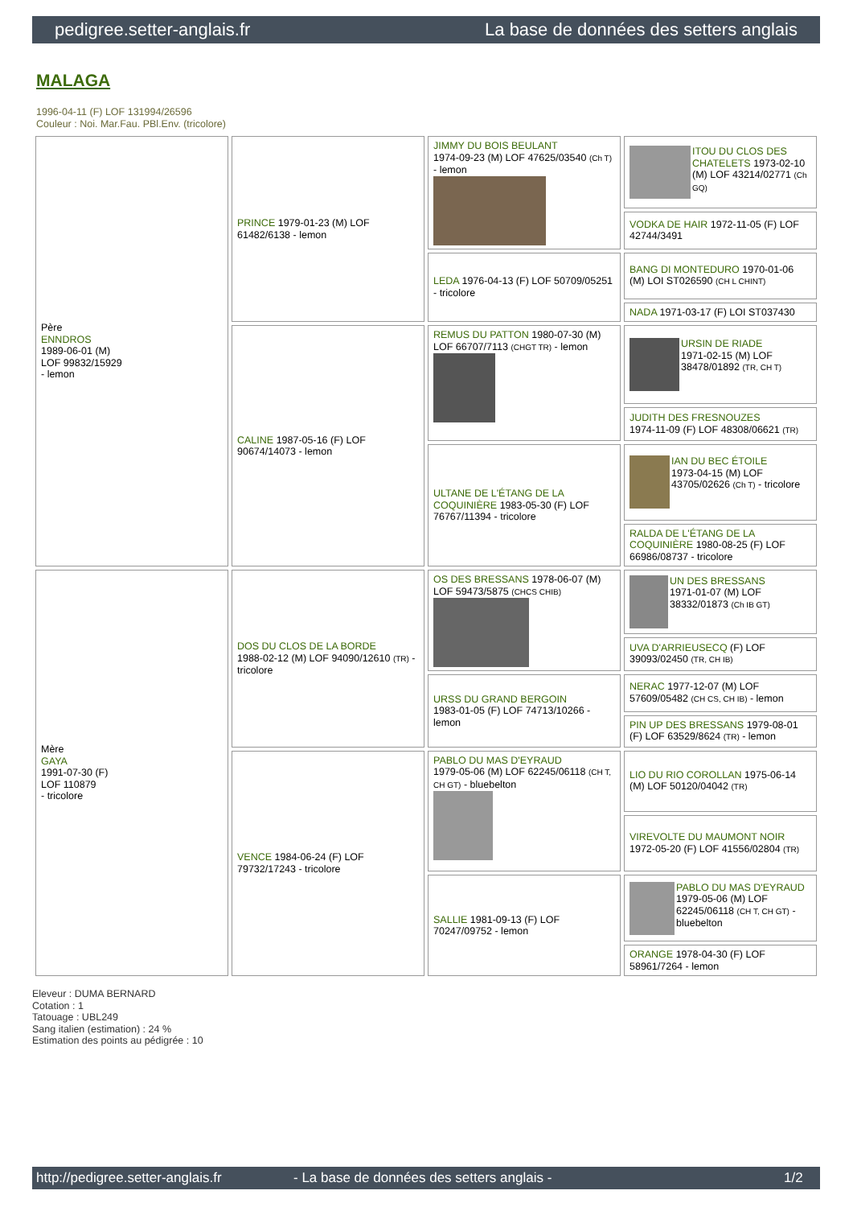pedigree.setter-anglais.fr La base de données des setters anglais
MALAGA
1996-04-11 (F) LOF 131994/26596
Couleur : Noi. Mar.Fau. PBl.Env. (tricolore)
| Père ENNDROS 1989-06-01 (M) LOF 99832/15929 - lemon | PRINCE 1979-01-23 (M) LOF 61482/6138 - lemon | JIMMY DU BOIS BEULANT 1974-09-23 (M) LOF 47625/03540 (Ch T) - lemon | ITOU DU CLOS DES CHATELETS 1973-02-10 (M) LOF 43214/02771 (Ch GQ) |
| | | | VODKA DE HAIR 1972-11-05 (F) LOF 42744/3491 |
| | | LEDA 1976-04-13 (F) LOF 50709/05251 - tricolore | BANG DI MONTEDURO 1970-01-06 (M) LOI ST026590 (CH L CHINT) |
| | | | NADA 1971-03-17 (F) LOI ST037430 |
| | CALINE 1987-05-16 (F) LOF 90674/14073 - lemon | REMUS DU PATTON 1980-07-30 (M) LOF 66707/7113 (CHGT TR) - lemon | URSIN DE RIADE 1971-02-15 (M) LOF 38478/01892 (TR, CH T) |
| | | | JUDITH DES FRESNOUZES 1974-11-09 (F) LOF 48308/06621 (TR) |
| | | ULTANE DE L'ÉTANG DE LA COQUINIÈRE 1983-05-30 (F) LOF 76767/11394 - tricolore | IAN DU BEC ÉTOILE 1973-04-15 (M) LOF 43705/02626 (Ch T) - tricolore |
| | | | RALDA DE L'ÉTANG DE LA COQUINIÈRE 1980-08-25 (F) LOF 66986/08737 - tricolore |
| Mère GAYA 1991-07-30 (F) LOF 110879 - tricolore | DOS DU CLOS DE LA BORDE 1988-02-12 (M) LOF 94090/12610 (TR) - tricolore | OS DES BRESSANS 1978-06-07 (M) LOF 59473/5875 (CHCS CHIB) | UN DES BRESSANS 1971-01-07 (M) LOF 38332/01873 (Ch IB GT) |
| | | | UVA D'ARRIEUSECQ (F) LOF 39093/02450 (TR, CH IB) |
| | | URSS DU GRAND BERGOIN 1983-01-05 (F) LOF 74713/10266 - lemon | NERAC 1977-12-07 (M) LOF 57609/05482 (CH CS, CH IB) - lemon |
| | | | PIN UP DES BRESSANS 1979-08-01 (F) LOF 63529/8624 (TR) - lemon |
| | VENCE 1984-06-24 (F) LOF 79732/17243 - tricolore | PABLO DU MAS D'EYRAUD 1979-05-06 (M) LOF 62245/06118 (CH T, CH GT) - bluebelton | LIO DU RIO COROLLAN 1975-06-14 (M) LOF 50120/04042 (TR) |
| | | | VIREVOLTE DU MAUMONT NOIR 1972-05-20 (F) LOF 41556/02804 (TR) |
| | | SALLIE 1981-09-13 (F) LOF 70247/09752 - lemon | PABLO DU MAS D'EYRAUD 1979-05-06 (M) LOF 62245/06118 (CH T, CH GT) - bluebelton |
| | | | ORANGE 1978-04-30 (F) LOF 58961/7264 - lemon |
Eleveur : DUMA BERNARD
Cotation : 1
Tatouage : UBL249
Sang italien (estimation) : 24 %
Estimation des points au pédigrée : 10
http://pedigree.setter-anglais.fr - La base de données des setters anglais - 1/2